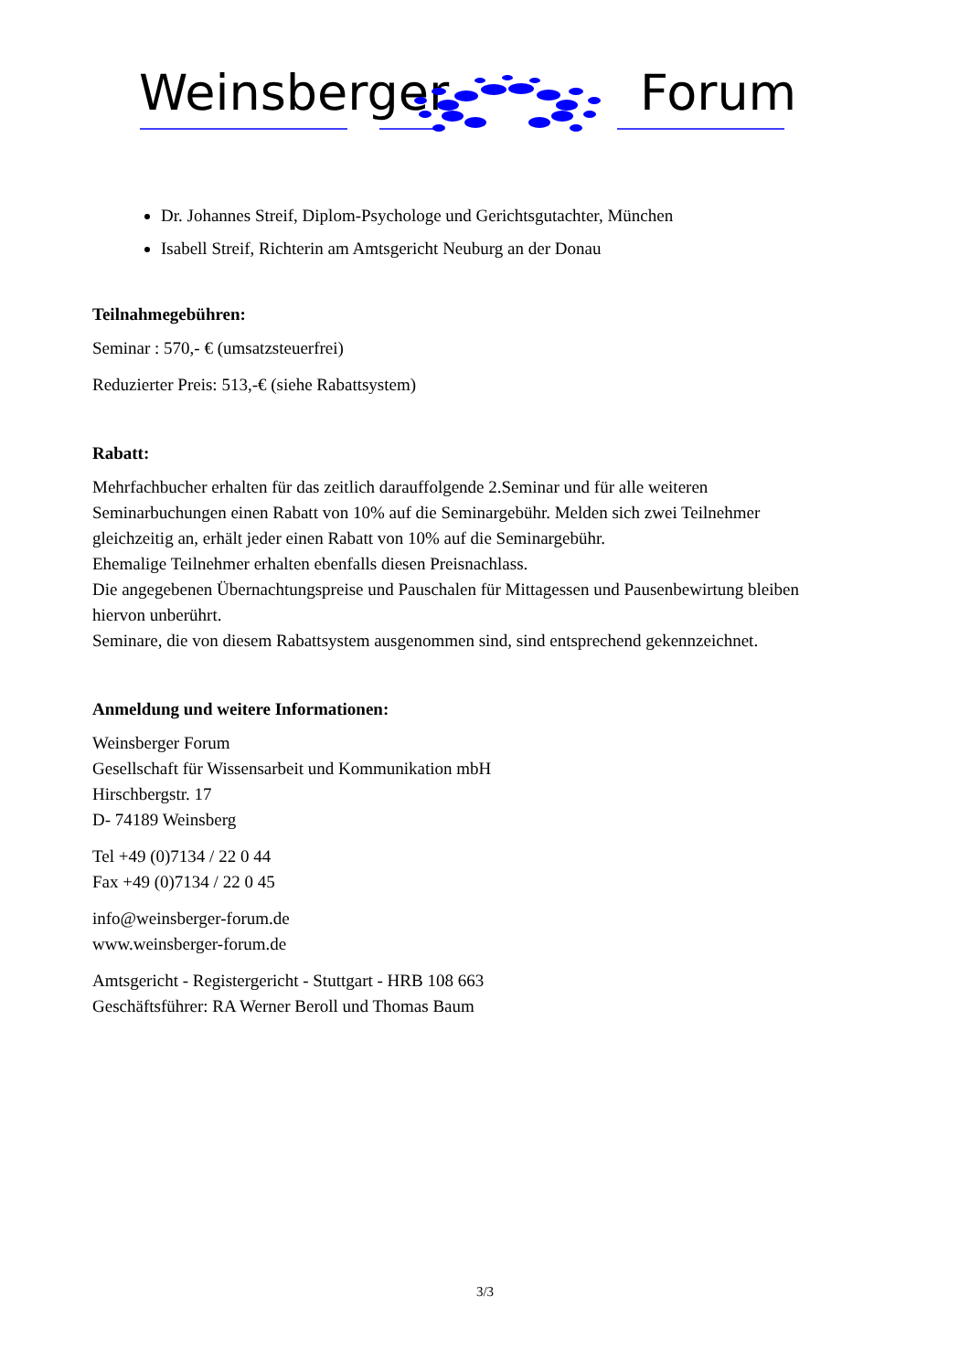Weinsberger Forum
Dr. Johannes Streif, Diplom-Psychologe und Gerichtsgutachter, München
Isabell Streif, Richterin am Amtsgericht Neuburg an der Donau
Teilnahmegebühren:
Seminar : 570,- € (umsatzsteuerfrei)
Reduzierter Preis: 513,-€ (siehe Rabattsystem)
Rabatt:
Mehrfachbucher erhalten für das zeitlich darauffolgende 2.Seminar und für alle weiteren Seminarbuchungen einen Rabatt von 10% auf die Seminargebühr. Melden sich zwei Teilnehmer gleichzeitig an, erhält jeder einen Rabatt von 10% auf die Seminargebühr.
Ehemalige Teilnehmer erhalten ebenfalls diesen Preisnachlass.
Die angegebenen Übernachtungspreise und Pauschalen für Mittagessen und Pausenbewirtung bleiben hiervon unberührt.
Seminare, die von diesem Rabattsystem ausgenommen sind, sind entsprechend gekennzeichnet.
Anmeldung und weitere Informationen:
Weinsberger Forum
Gesellschaft für Wissensarbeit und Kommunikation mbH
Hirschbergstr. 17
D- 74189 Weinsberg
Tel +49 (0)7134 / 22 0 44
Fax +49 (0)7134 / 22 0 45
info@weinsberger-forum.de
www.weinsberger-forum.de
Amtsgericht - Registergericht - Stuttgart - HRB 108 663
Geschäftsführer: RA Werner Beroll und Thomas Baum
3/3